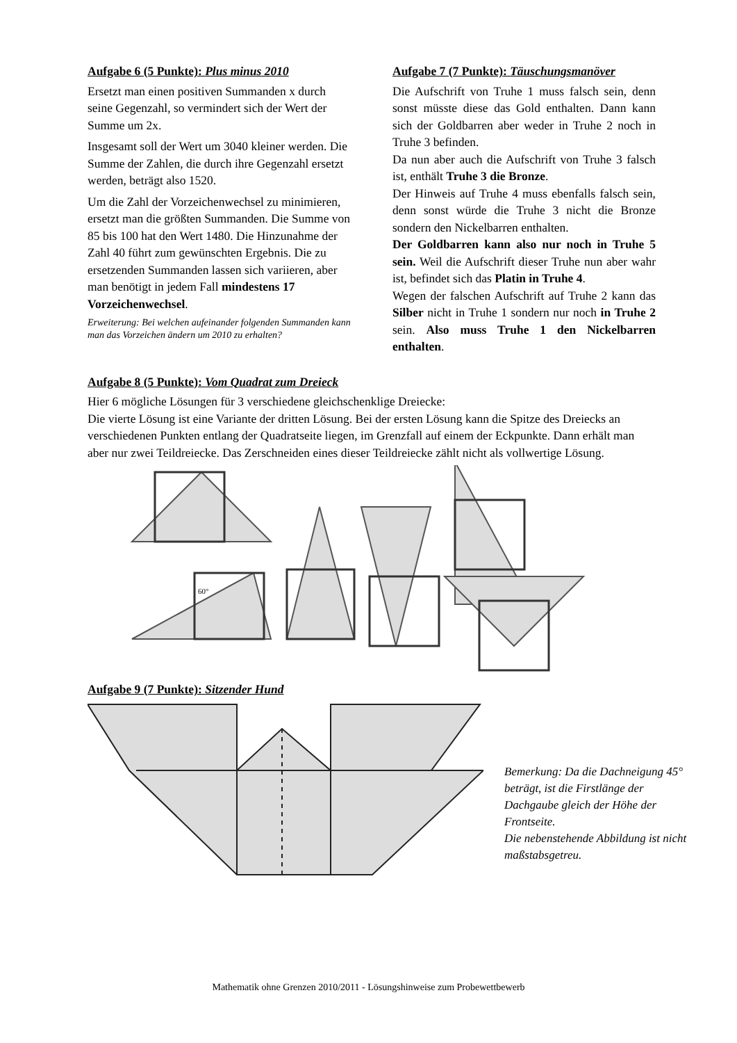Aufgabe 6 (5 Punkte): Plus minus 2010
Ersetzt man einen positiven Summanden x durch seine Gegenzahl, so vermindert sich der Wert der Summe um 2x.
Insgesamt soll der Wert um 3040 kleiner werden. Die Summe der Zahlen, die durch ihre Gegenzahl ersetzt werden, beträgt also 1520.
Um die Zahl der Vorzeichenwechsel zu minimieren, ersetzt man die größten Summanden. Die Summe von 85 bis 100 hat den Wert 1480. Die Hinzunahme der Zahl 40 führt zum gewünschten Ergebnis. Die zu ersetzenden Summanden lassen sich variieren, aber man benötigt in jedem Fall mindestens 17 Vorzeichenwechsel.
Erweiterung: Bei welchen aufeinander folgenden Summanden kann man das Vorzeichen ändern um 2010 zu erhalten?
Aufgabe 7 (7 Punkte): Täuschungsmanöver
Die Aufschrift von Truhe 1 muss falsch sein, denn sonst müsste diese das Gold enthalten. Dann kann sich der Goldbarren aber weder in Truhe 2 noch in Truhe 3 befinden.
Da nun aber auch die Aufschrift von Truhe 3 falsch ist, enthält Truhe 3 die Bronze.
Der Hinweis auf Truhe 4 muss ebenfalls falsch sein, denn sonst würde die Truhe 3 nicht die Bronze sondern den Nickelbarren enthalten.
Der Goldbarren kann also nur noch in Truhe 5 sein. Weil die Aufschrift dieser Truhe nun aber wahr ist, befindet sich das Platin in Truhe 4.
Wegen der falschen Aufschrift auf Truhe 2 kann das Silber nicht in Truhe 1 sondern nur noch in Truhe 2 sein. Also muss Truhe 1 den Nickelbarren enthalten.
Aufgabe 8 (5 Punkte): Vom Quadrat zum Dreieck
Hier 6 mögliche Lösungen für 3 verschiedene gleichschenklige Dreiecke:
Die vierte Lösung ist eine Variante der dritten Lösung. Bei der ersten Lösung kann die Spitze des Dreiecks an verschiedenen Punkten entlang der Quadratseite liegen, im Grenzfall auf einem der Eckpunkte. Dann erhält man aber nur zwei Teildreiecke. Das Zerschneiden eines dieser Teildreiecke zählt nicht als vollwertige Lösung.
60°
Aufgabe 9 (7 Punkte): Sitzender Hund
Bemerkung: Da die Dachneigung 45° beträgt, ist die Firstlänge der Dachgaube gleich der Höhe der Frontseite.
Die nebenstehende Abbildung ist nicht maßstabsgetreu.
Mathematik ohne Grenzen 2010/2011 - Lösungshinweise zum Probewettbewerb